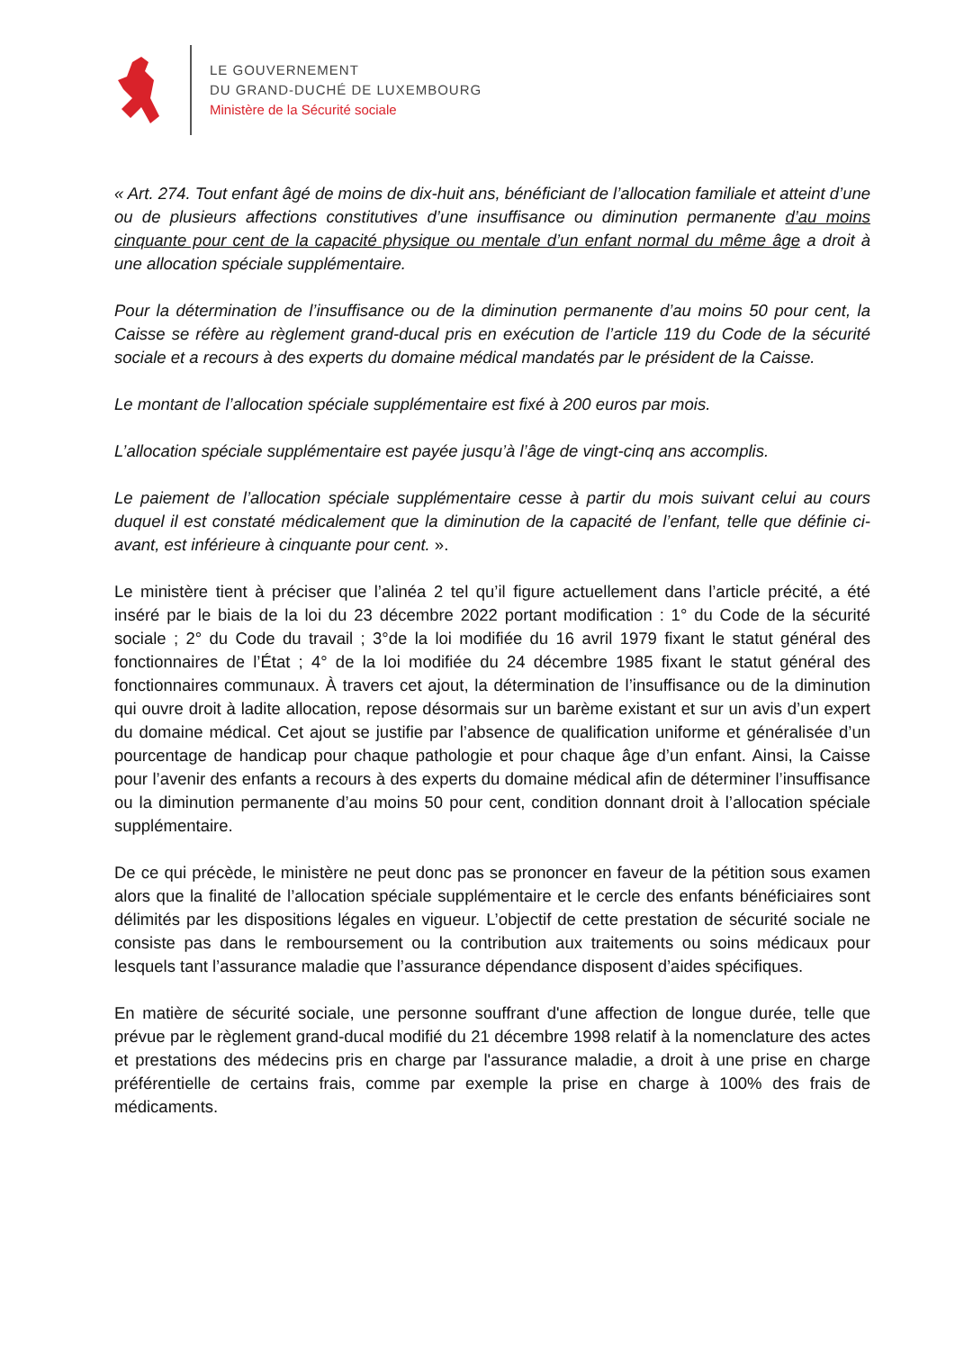LE GOUVERNEMENT
DU GRAND-DUCHÉ DE LUXEMBOURG
Ministère de la Sécurité sociale
« Art. 274. Tout enfant âgé de moins de dix-huit ans, bénéficiant de l’allocation familiale et atteint d’une ou de plusieurs affections constitutives d’une insuffisance ou diminution permanente d’au moins cinquante pour cent de la capacité physique ou mentale d’un enfant normal du même âge a droit à une allocation spéciale supplémentaire.
Pour la détermination de l’insuffisance ou de la diminution permanente d’au moins 50 pour cent, la Caisse se réfère au règlement grand-ducal pris en exécution de l’article 119 du Code de la sécurité sociale et a recours à des experts du domaine médical mandatés par le président de la Caisse.
Le montant de l’allocation spéciale supplémentaire est fixé à 200 euros par mois.
L’allocation spéciale supplémentaire est payée jusqu’à l’âge de vingt-cinq ans accomplis.
Le paiement de l’allocation spéciale supplémentaire cesse à partir du mois suivant celui au cours duquel il est constaté médicalement que la diminution de la capacité de l’enfant, telle que définie ci-avant, est inférieure à cinquante pour cent. ».
Le ministère tient à préciser que l’alinéa 2 tel qu’il figure actuellement dans l’article précité, a été inséré par le biais de la loi du 23 décembre 2022 portant modification : 1° du Code de la sécurité sociale ; 2° du Code du travail ; 3°de la loi modifiée du 16 avril 1979 fixant le statut général des fonctionnaires de l’État ; 4° de la loi modifiée du 24 décembre 1985 fixant le statut général des fonctionnaires communaux. À travers cet ajout, la détermination de l’insuffisance ou de la diminution qui ouvre droit à ladite allocation, repose désormais sur un barème existant et sur un avis d’un expert du domaine médical. Cet ajout se justifie par l’absence de qualification uniforme et généralisée d’un pourcentage de handicap pour chaque pathologie et pour chaque âge d’un enfant. Ainsi, la Caisse pour l’avenir des enfants a recours à des experts du domaine médical afin de déterminer l’insuffisance ou la diminution permanente d’au moins 50 pour cent, condition donnant droit à l’allocation spéciale supplémentaire.
De ce qui précède, le ministère ne peut donc pas se prononcer en faveur de la pétition sous examen alors que la finalité de l’allocation spéciale supplémentaire et le cercle des enfants bénéficiaires sont délimités par les dispositions légales en vigueur. L’objectif de cette prestation de sécurité sociale ne consiste pas dans le remboursement ou la contribution aux traitements ou soins médicaux pour lesquels tant l’assurance maladie que l’assurance dépendance disposent d’aides spécifiques.
En matière de sécurité sociale, une personne souffrant d'une affection de longue durée, telle que prévue par le règlement grand-ducal modifié du 21 décembre 1998 relatif à la nomenclature des actes et prestations des médecins pris en charge par l'assurance maladie, a droit à une prise en charge préférentielle de certains frais, comme par exemple la prise en charge à 100% des frais de médicaments.